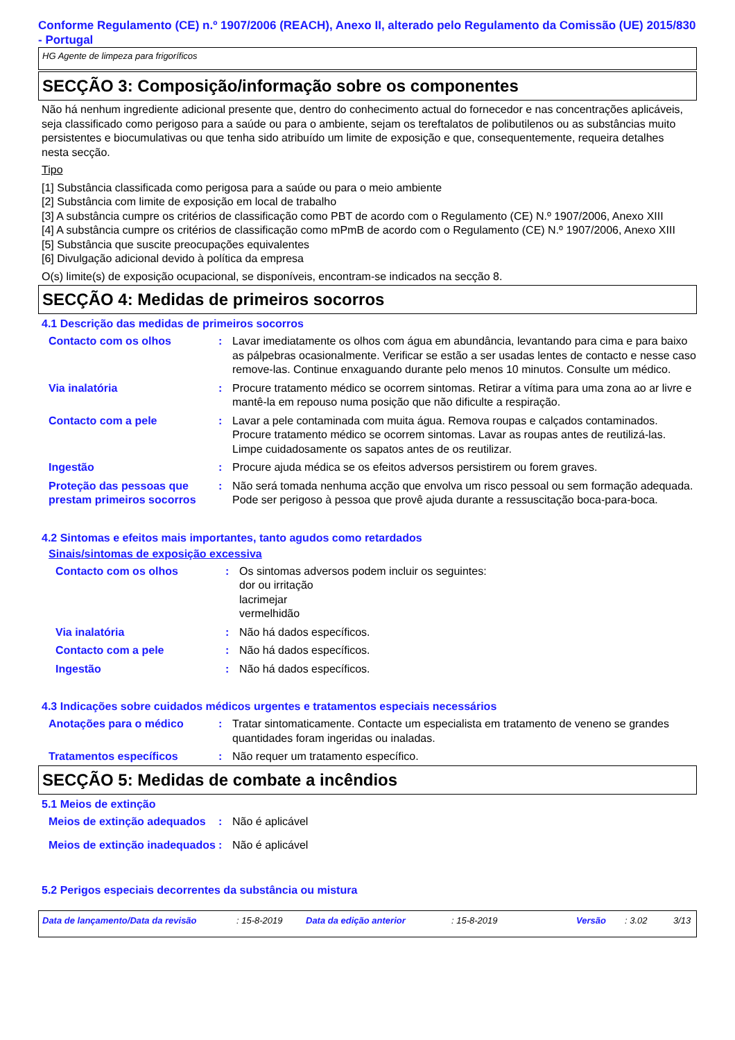Conforme Regulamento (CE) n.º 1907/2006 (REACH), Anexo II, alterado pelo Regulamento da Comissão (UE) 2015/830 - Portugal
HG Agente de limpeza para frigoríficos
SECÇÃO 3: Composição/informação sobre os componentes
Não há nenhum ingrediente adicional presente que, dentro do conhecimento actual do fornecedor e nas concentrações aplicáveis, seja classificado como perigoso para a saúde ou para o ambiente, sejam os tereftalatos de polibutilenos ou as substâncias muito persistentes e biocumulativas ou que tenha sido atribuído um limite de exposição e que, consequentemente, requeira detalhes nesta secção.
Tipo
[1] Substância classificada como perigosa para a saúde ou para o meio ambiente
[2] Substância com limite de exposição em local de trabalho
[3] A substância cumpre os critérios de classificação como PBT de acordo com o Regulamento (CE) N.º 1907/2006, Anexo XIII
[4] A substância cumpre os critérios de classificação como mPmB de acordo com o Regulamento (CE) N.º 1907/2006, Anexo XIII
[5] Substância que suscite preocupações equivalentes
[6] Divulgação adicional devido à política da empresa
O(s) limite(s) de exposição ocupacional, se disponíveis, encontram-se indicados na secção 8.
SECÇÃO 4: Medidas de primeiros socorros
4.1 Descrição das medidas de primeiros socorros
Contacto com os olhos : Lavar imediatamente os olhos com água em abundância, levantando para cima e para baixo as pálpebras ocasionalmente. Verificar se estão a ser usadas lentes de contacto e nesse caso remove-las. Continue enxaguando durante pelo menos 10 minutos. Consulte um médico.
Via inalatória : Procure tratamento médico se ocorrem sintomas. Retirar a vítima para uma zona ao ar livre e mantê-la em repouso numa posição que não dificulte a respiração.
Contacto com a pele : Lavar a pele contaminada com muita água. Remova roupas e calçados contaminados. Procure tratamento médico se ocorrem sintomas. Lavar as roupas antes de reutilizá-las. Limpe cuidadosamente os sapatos antes de os reutilizar.
Ingestão : Procure ajuda médica se os efeitos adversos persistirem ou forem graves.
Proteção das pessoas que prestam primeiros socorros
: Não será tomada nenhuma acção que envolva um risco pessoal ou sem formação adequada. Pode ser perigoso à pessoa que provê ajuda durante a ressuscitação boca-para-boca.
4.2 Sintomas e efeitos mais importantes, tanto agudos como retardados
Sinais/sintomas de exposição excessiva
Contacto com os olhos : Os sintomas adversos podem incluir os seguintes:
dor ou irritação
lacrimejar
vermelhidão
Via inalatória : Não há dados específicos.
Contacto com a pele : Não há dados específicos.
Ingestão : Não há dados específicos.
4.3 Indicações sobre cuidados médicos urgentes e tratamentos especiais necessários
Anotações para o médico : Tratar sintomaticamente. Contacte um especialista em tratamento de veneno se grandes quantidades foram ingeridas ou inaladas.
Tratamentos específicos : Não requer um tratamento específico.
SECÇÃO 5: Medidas de combate a incêndios
5.1 Meios de extinção
Meios de extinção adequados
: Não é aplicável
Meios de extinção inadequados
: Não é aplicável
5.2 Perigos especiais decorrentes da substância ou mistura
Data de lançamento/Data da revisão: 15-8-2019 Data da edição anterior: 15-8-2019 Versão: 3.02 3/13